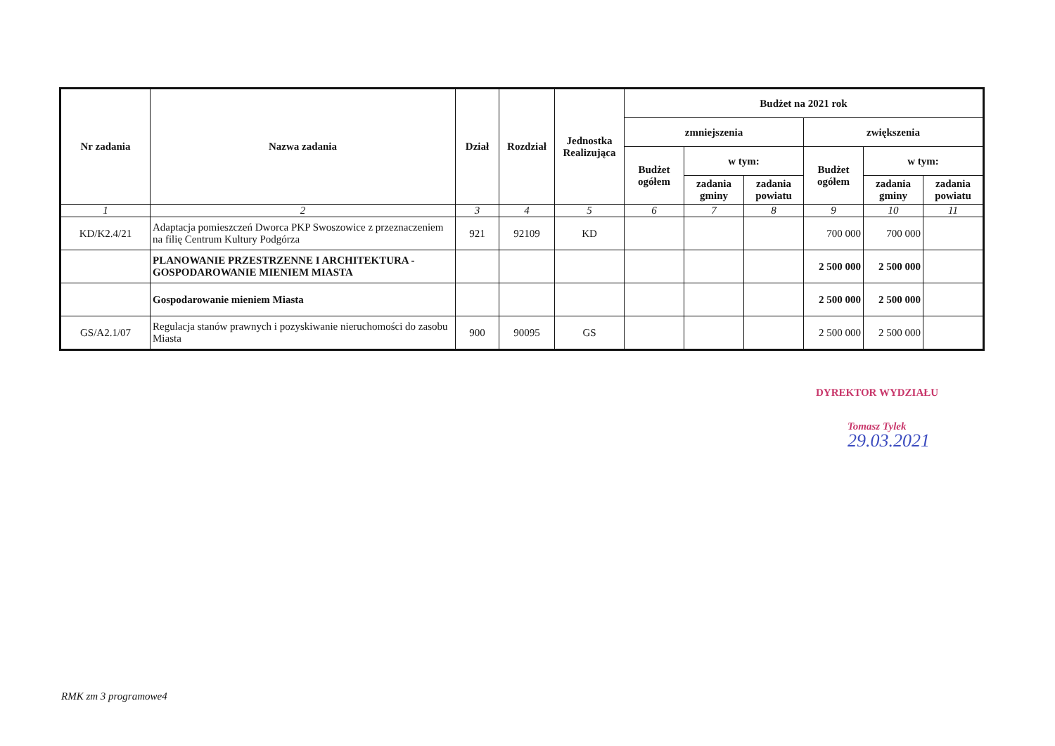| Nr zadania | Nazwa zadania | Dział | Rozdział | Jednostka Realizująca | Budżet na 2021 rok | | | | | |
| --- | --- | --- | --- | --- | --- | --- | --- | --- | --- | --- |
| | | | | | zmniejszenia | | | zwiększenia | | |
| | | | | | Budżet ogółem | w tym: | | Budżet ogółem | w tym: | |
| | | | | | | zadania gminy | zadania powiatu | | zadania gminy | zadania powiatu |
| 1 | 2 | 3 | 4 | 5 | 6 | 7 | 8 | 9 | 10 | 11 |
| KD/K2.4/21 | Adaptacja pomieszczeń Dworca PKP Swoszowice z przeznaczeniem na filię Centrum Kultury Podgórza | 921 | 92109 | KD | | | | 700 000 | 700 000 | |
| | PLANOWANIE PRZESTRZENNE I ARCHITEKTURA - GOSPODAROWANIE MIENIEM MIASTA | | | | | | | 2 500 000 | 2 500 000 | |
| | Gospodarowanie mieniem Miasta | | | | | | | 2 500 000 | 2 500 000 | |
| GS/A2.1/07 | Regulacja stanów prawnych i pozyskiwanie nieruchomości do zasobu Miasta | 900 | 90095 | GS | | | | 2 500 000 | 2 500 000 | |
DYREKTOR WYDZIAŁU
Tomasz Tylek
29.03.2021
RMK zm 3 programowe4